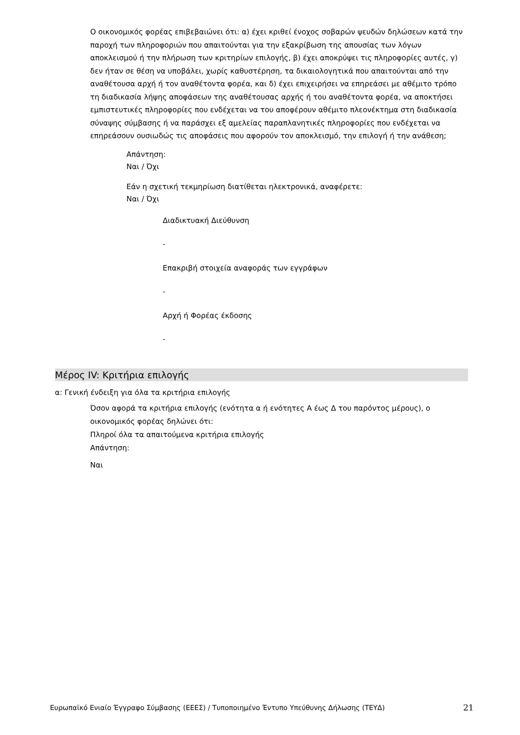Ο οικονομικός φορέας επιβεβαιώνει ότι: α) έχει κριθεί ένοχος σοβαρών ψευδών δηλώσεων κατά την παροχή των πληροφοριών που απαιτούνται για την εξακρίβωση της απουσίας των λόγων αποκλεισμού ή την πλήρωση των κριτηρίων επιλογής, β) έχει αποκρύψει τις πληροφορίες αυτές, γ) δεν ήταν σε θέση να υποβάλει, χωρίς καθυστέρηση, τα δικαιολογητικά που απαιτούνται από την αναθέτουσα αρχή ή τον αναθέτοντα φορέα, και δ) έχει επιχειρήσει να επηρεάσει με αθέμιτο τρόπο τη διαδικασία λήψης αποφάσεων της αναθέτουσας αρχής ή του αναθέτοντα φορέα, να αποκτήσει εμπιστευτικές πληροφορίες που ενδέχεται να του αποφέρουν αθέμιτο πλεονέκτημα στη διαδικασία σύναψης σύμβασης ή να παράσχει εξ αμελείας παραπλανητικές πληροφορίες που ενδέχεται να επηρεάσουν ουσιωδώς τις αποφάσεις που αφορούν τον αποκλεισμό, την επιλογή ή την ανάθεση;
Απάντηση:
Ναι / Όχι
Εάν η σχετική τεκμηρίωση διατίθεται ηλεκτρονικά, αναφέρετε:
Ναι / Όχι
Διαδικτυακή Διεύθυνση
-
Επακριβή στοιχεία αναφοράς των εγγράφων
-
Αρχή ή Φορέας έκδοσης
-
Μέρος IV: Κριτήρια επιλογής
α: Γενική ένδειξη για όλα τα κριτήρια επιλογής
Όσον αφορά τα κριτήρια επιλογής (ενότητα α ή ενότητες Α έως Δ του παρόντος μέρους), ο οικονομικός φορέας δηλώνει ότι:
Πληροί όλα τα απαιτούμενα κριτήρια επιλογής
Απάντηση:
Ναι
Ευρωπαϊκό Ενιαίο Έγγραφο Σύμβασης (ΕΕΕΣ) / Τυποποιημένο Έντυπο Υπεύθυνης Δήλωσης (ΤΕΥΔ) 21